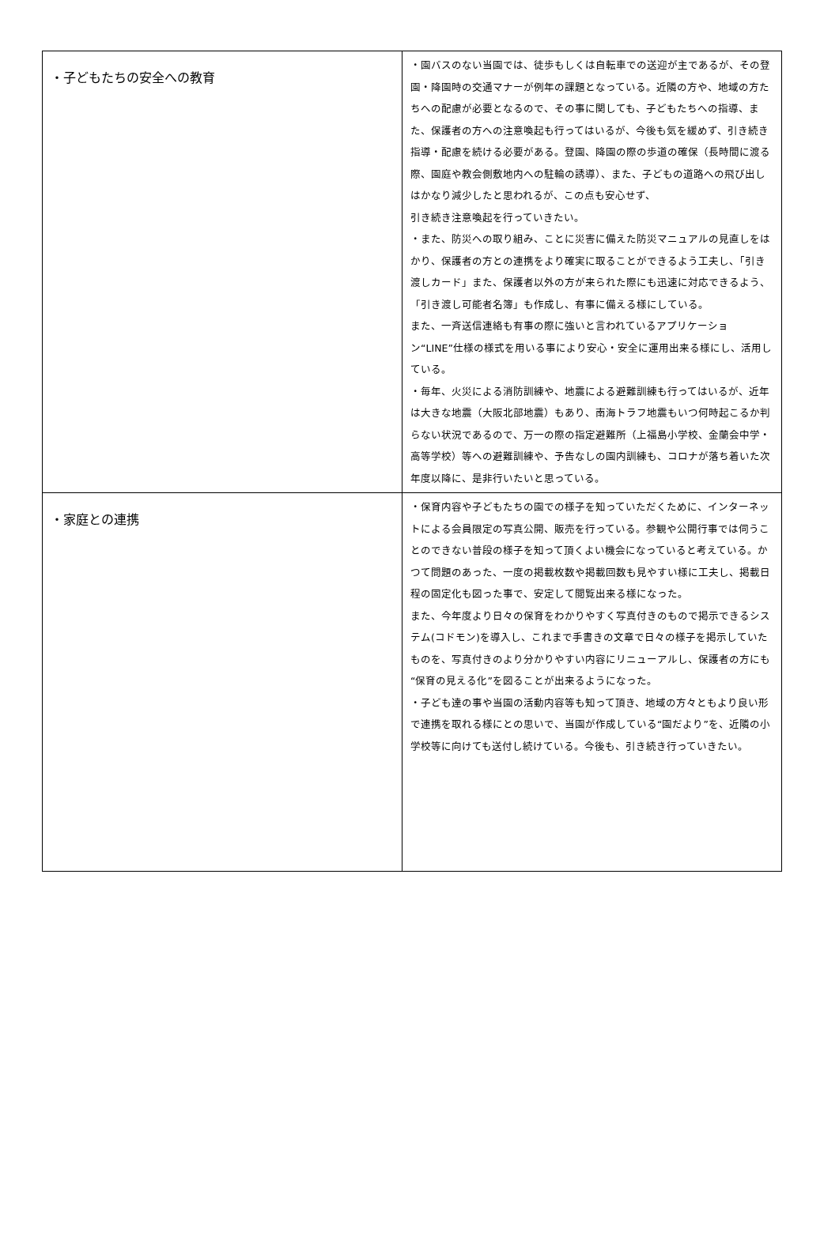| ・子どもたちの安全への教育 | ・園バスのない当園では、徒歩もしくは自転車での送迎が主であるが、その登園・降園時の交通マナーが例年の課題となっている。近隣の方や、地域の方たちへの配慮が必要となるので、その事に関しても、子どもたちへの指導、また、保護者の方への注意喚起も行ってはいるが、今後も気を緩めず、引き続き指導・配慮を続ける必要がある。登園、降園の際の歩道の確保（長時間に渡る際、園庭や教会側敷地内への駐輪の誘導）、また、子どもの道路への飛び出しはかなり減少したと思われるが、この点も安心せず、 引き続き注意喚起を行っていきたい。 ・また、防災への取り組み、ことに災害に備えた防災マニュアルの見直しをはかり、保護者の方との連携をより確実に取ることができるよう工夫し、「引き渡しカード」また、保護者以外の方が来られた際にも迅速に対応できるよう、「引き渡し可能者名簿」も作成し、有事に備える様にしている。 また、一斉送信連絡も有事の際に強いと言われているアプリケーション“LINE”仕様の様式を用いる事により安心・安全に運用出来る様にし、活用している。 ・毎年、火災による消防訓練や、地震による避難訓練も行ってはいるが、近年は大きな地震（大阪北部地震）もあり、南海トラフ地震もいつ何時起こるか判らない状況であるので、万一の際の指定避難所（上福島小学校、金蘭会中学・高等学校）等への避難訓練や、予告なしの園内訓練も、コロナが落ち着いた次年度以降に、是非行いたいと思っている。 |
| ・家庭との連携 | ・保育内容や子どもたちの園での様子を知っていただくために、インターネットによる会員限定の写真公開、販売を行っている。参観や公開行事では伺うことのできない普段の様子を知って頂くよい機会になっていると考えている。かつて問題のあった、一度の掲載枚数や掲載回数も見やすい様に工夫し、掲載日程の固定化も図った事で、安定して閲覧出来る様になった。 また、今年度より日々の保育をわかりやすく写真付きのもので掲示できるシステム(コドモン)を導入し、これまで手書きの文章で日々の様子を掲示していたものを、写真付きのより分かりやすい内容にリニューアルし、保護者の方にも“保育の見える化”を図ることが出来るようになった。 ・子ども達の事や当園の活動内容等も知って頂き、地域の方々ともより良い形で連携を取れる様にとの思いで、当園が作成している“園だより”を、近隣の小学校等に向けても送付し続けている。今後も、引き続き行っていきたい。 |